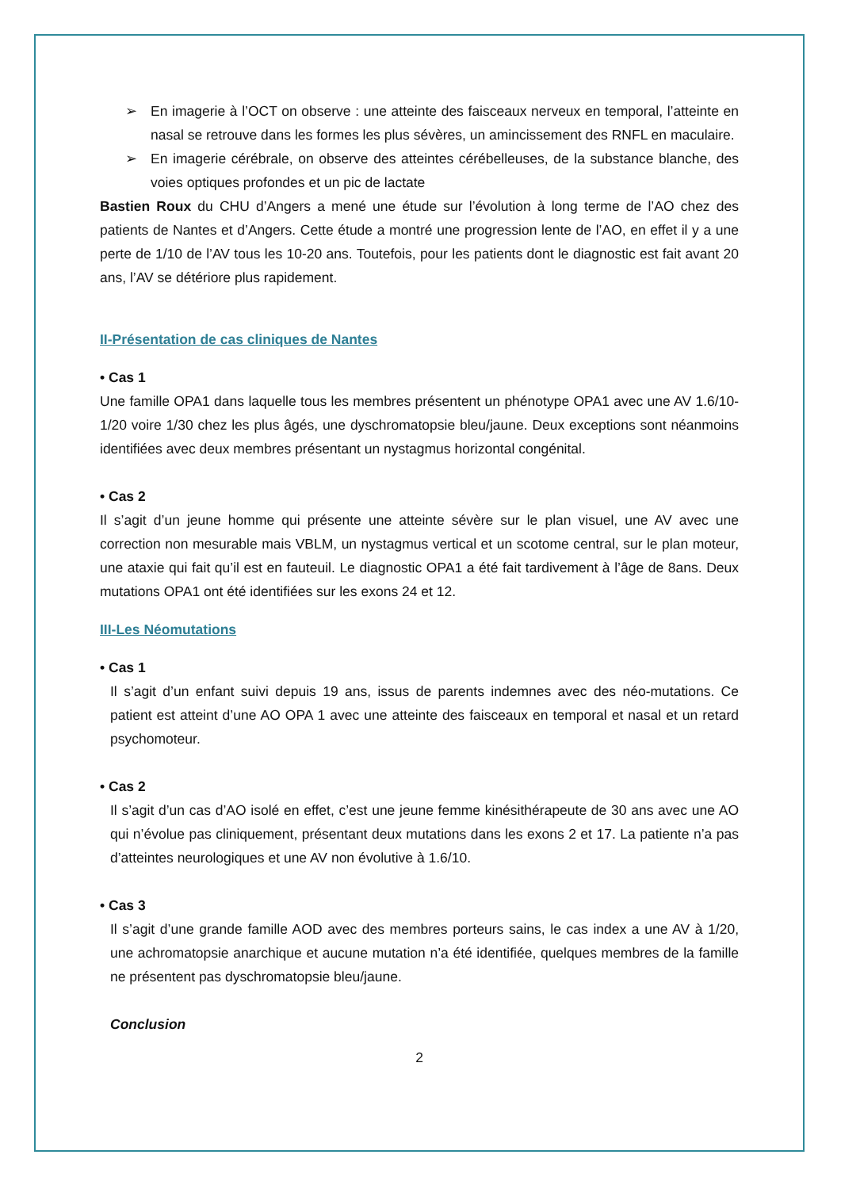➢ En imagerie à l’OCT on observe : une atteinte des faisceaux nerveux en temporal, l’atteinte en nasal se retrouve dans les formes les plus sévères, un amincissement des RNFL en maculaire.
➢ En imagerie cérébrale, on observe des atteintes cérébelleuses, de la substance blanche, des voies optiques profondes et un pic de lactate
Bastien Roux du CHU d’Angers a mené une étude sur l’évolution à long terme de l’AO chez des patients de Nantes et d’Angers. Cette étude a montré une progression lente de l’AO, en effet il y a une perte de 1/10 de l’AV tous les 10-20 ans. Toutefois, pour les patients dont le diagnostic est fait avant 20 ans, l’AV se détériore plus rapidement.
II-Présentation de cas cliniques de Nantes
• Cas 1
Une famille OPA1 dans laquelle tous les membres présentent un phénotype OPA1 avec une AV 1.6/10-1/20 voire 1/30 chez les plus âgés, une dyschromatopsie bleu/jaune. Deux exceptions sont néanmoins identifiées avec deux membres présentant un nystagmus horizontal congénital.
• Cas 2
Il s’agit d’un jeune homme qui présente une atteinte sévère sur le plan visuel, une AV avec une correction non mesurable mais VBLM, un nystagmus vertical et un scotome central, sur le plan moteur, une ataxie qui fait qu’il est en fauteuil. Le diagnostic OPA1 a été fait tardivement à l’âge de 8ans. Deux mutations OPA1 ont été identifiées sur les exons 24 et 12.
III-Les Néomutations
• Cas 1
Il s’agit d’un enfant suivi depuis 19 ans, issus de parents indemnes avec des néo-mutations. Ce patient est atteint d’une AO OPA 1 avec une atteinte des faisceaux en temporal et nasal et un retard psychomoteur.
• Cas 2
Il s’agit d’un cas d’AO isolé en effet, c’est une jeune femme kinésithérapeute de 30 ans avec une AO qui n’évolue pas cliniquement, présentant deux mutations dans les exons 2 et 17. La patiente n’a pas d’atteintes neurologiques et une AV non évolutive à 1.6/10.
• Cas 3
Il s’agit d’une grande famille AOD avec des membres porteurs sains, le cas index a une AV à 1/20, une achromatopsie anarchique et aucune mutation n’a été identifiée, quelques membres de la famille ne présentent pas dyschromatopsie bleu/jaune.
Conclusion
2